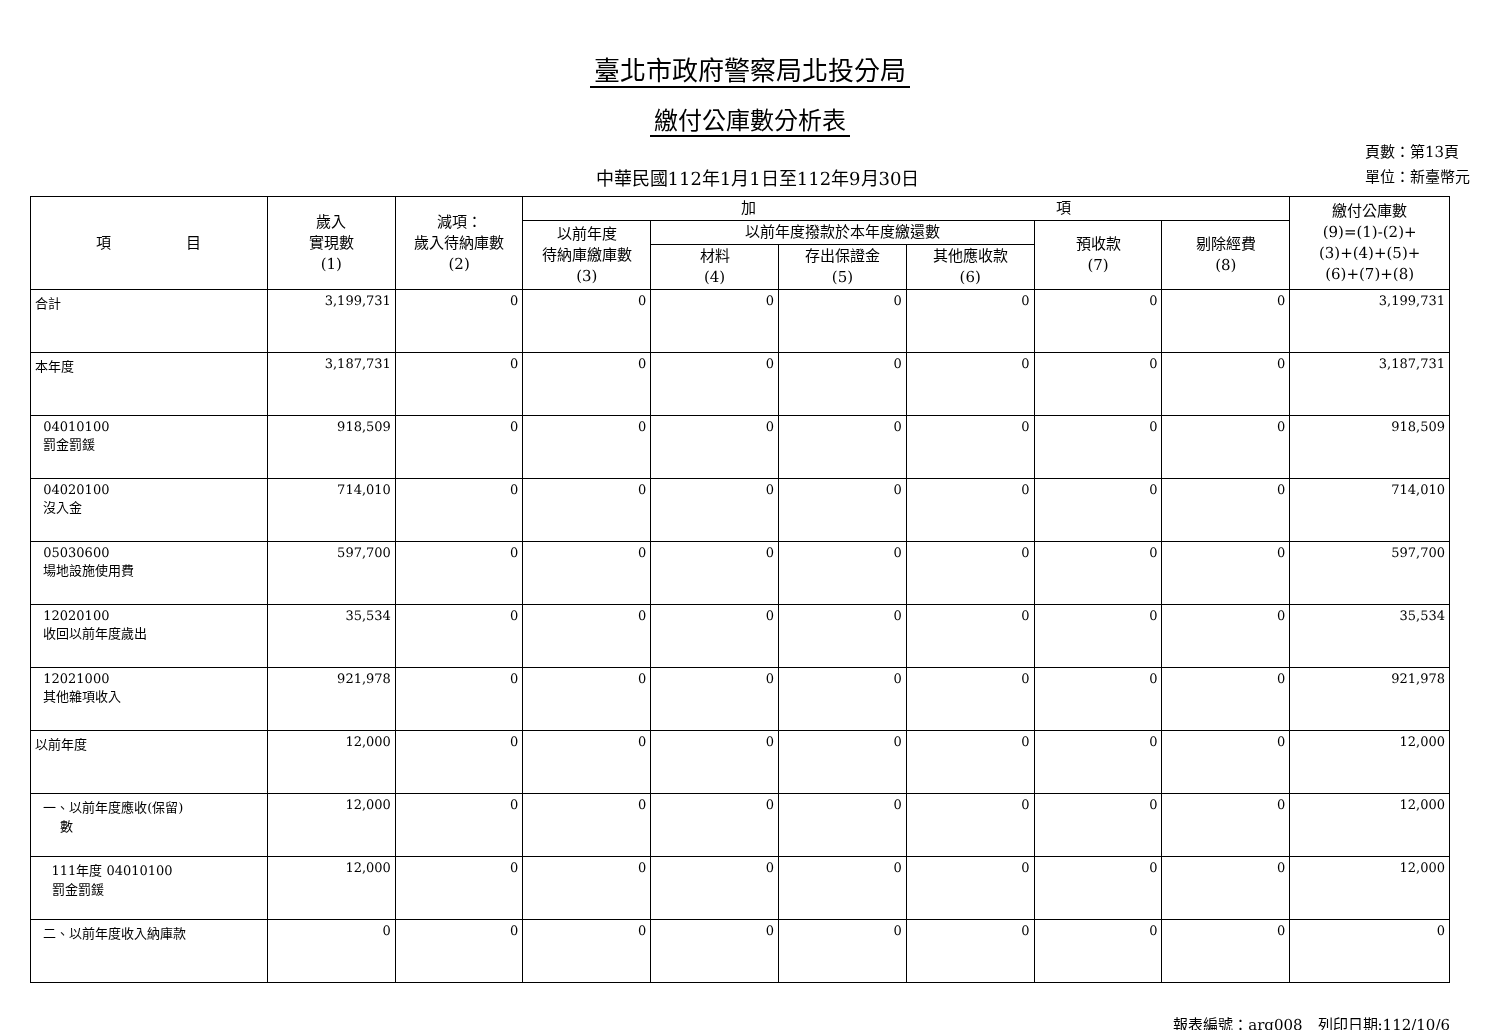臺北市政府警察局北投分局
繳付公庫數分析表
中華民國112年1月1日至112年9月30日
頁數：第13頁
單位：新臺幣元
| 項 目 | 歲入 實現數 (1) | 減項： 歲入待納庫數 (2) | 加 項 | | | | | | 繳付公庫數 (9)=(1)-(2)+ (3)+(4)+(5)+ (6)+(7)+(8) |
| --- | --- | --- | --- | --- | --- | --- | --- | --- | --- |
| | | | 以前年度 待納庫繳庫數 (3) | 以前年度撥款於本年度繳還數 | | | 預收款 (7) | 剔除經費 (8) | |
| | | | | 材料 (4) | 存出保證金 (5) | 其他應收款 (6) | | | |
| 合計 | 3,199,731 | 0 | 0 | 0 | 0 | 0 | 0 | 0 | 3,199,731 |
| 本年度 | 3,187,731 | 0 | 0 | 0 | 0 | 0 | 0 | 0 | 3,187,731 |
| 04010100 罰金罰鍰 | 918,509 | 0 | 0 | 0 | 0 | 0 | 0 | 0 | 918,509 |
| 04020100 沒入金 | 714,010 | 0 | 0 | 0 | 0 | 0 | 0 | 0 | 714,010 |
| 05030600 場地設施使用費 | 597,700 | 0 | 0 | 0 | 0 | 0 | 0 | 0 | 597,700 |
| 12020100 收回以前年度歲出 | 35,534 | 0 | 0 | 0 | 0 | 0 | 0 | 0 | 35,534 |
| 12021000 其他雜項收入 | 921,978 | 0 | 0 | 0 | 0 | 0 | 0 | 0 | 921,978 |
| 以前年度 | 12,000 | 0 | 0 | 0 | 0 | 0 | 0 | 0 | 12,000 |
| 一、以前年度應收(保留) 數 | 12,000 | 0 | 0 | 0 | 0 | 0 | 0 | 0 | 12,000 |
| 111年度 04010100 罰金罰鍰 | 12,000 | 0 | 0 | 0 | 0 | 0 | 0 | 0 | 12,000 |
| 二、以前年度收入納庫款 | 0 | 0 | 0 | 0 | 0 | 0 | 0 | 0 | 0 |
報表編號：arg008　列印日期:112/10/6